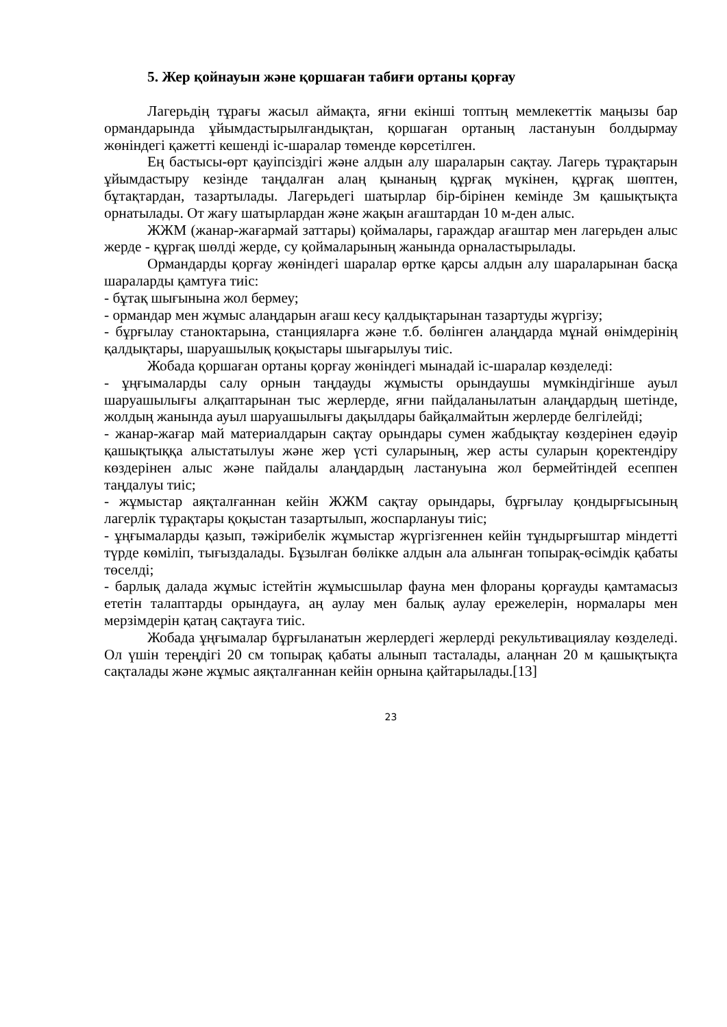5. Жер қойнауын және қоршаған табиғи ортаны қорғау
Лагерьдің тұрағы жасыл аймақта, яғни екінші топтың мемлекеттік маңызы бар ормандарында ұйымдастырылғандықтан, қоршаған ортаның ластануын болдырмау жөніндегі қажетті кешенді іс-шаралар төменде көрсетілген.
Ең бастысы-өрт қауіпсіздігі және алдын алу шараларын сақтау. Лагерь тұрақтарын ұйымдастыру кезінде таңдалған алаң қынаның құрғақ мүкінен, құрғақ шөптен, бұтақтардан, тазартылады. Лагерьдегі шатырлар бір-бірінен кемінде 3м қашықтықта орнатылады. От жағу шатырлардан және жақын ағаштардан 10 м-ден алыс.
ЖЖМ (жанар-жағармай заттары) қоймалары, гараждар ағаштар мен лагерьден алыс жерде - құрғақ шөлді жерде, су қоймаларының жанында орналастырылады.
Ормандарды қорғау жөніндегі шаралар өртке қарсы алдын алу шараларынан басқа шараларды қамтуға тиіс:
- бұтақ шығынына жол бермеу;
- ормандар мен жұмыс алаңдарын ағаш кесу қалдықтарынан тазартуды жүргізу;
- бұрғылау станоктарына, станцияларға және т.б. бөлінген алаңдарда мұнай өнімдерінің қалдықтары, шаруашылық қоқыстары шығарылуы тиіс.
Жобада қоршаған ортаны қорғау жөніндегі мынадай іс-шаралар көзделеді:
- ұңғымаларды салу орнын таңдауды жұмысты орындаушы мүмкіндігінше ауыл шаруашылығы алқаптарынан тыс жерлерде, яғни пайдаланылатын алаңдардың шетінде, жолдың жанында ауыл шаруашылығы дақылдары байқалмайтын жерлерде белгілейді;
- жанар-жағар май материалдарын сақтау орындары сумен жабдықтау көздерінен едәуір қашықтыққа алыстатылуы және жер үсті суларының, жер асты суларын қоректендіру көздерінен алыс және пайдалы алаңдардың ластануына жол бермейтіндей есеппен таңдалуы тиіс;
- жұмыстар аяқталғаннан кейін ЖЖМ сақтау орындары, бұрғылау қондырғысының лагерлік тұрақтары қоқыстан тазартылып, жоспарлануы тиіс;
- ұңғымаларды қазып, тәжірибелік жұмыстар жүргізгеннен кейін тұндырғыштар міндетті түрде көміліп, тығыздалады. Бұзылған бөлікке алдын ала алынған топырақ-өсімдік қабаты төселді;
- барлық далада жұмыс істейтін жұмысшылар фауна мен флораны қорғауды қамтамасыз ететін талаптарды орындауға, аң аулау мен балық аулау ережелерін, нормалары мен мерзімдерін қатаң сақтауға тиіс.
Жобада ұңғымалар бұрғыланатын жерлердегі жерлерді рекультивациялау көзделеді. Ол үшін тереңдігі 20 см топырақ қабаты алынып тасталады, алаңнан 20 м қашықтықта сақталады және жұмыс аяқталғаннан кейін орнына қайтарылады.[13]
23